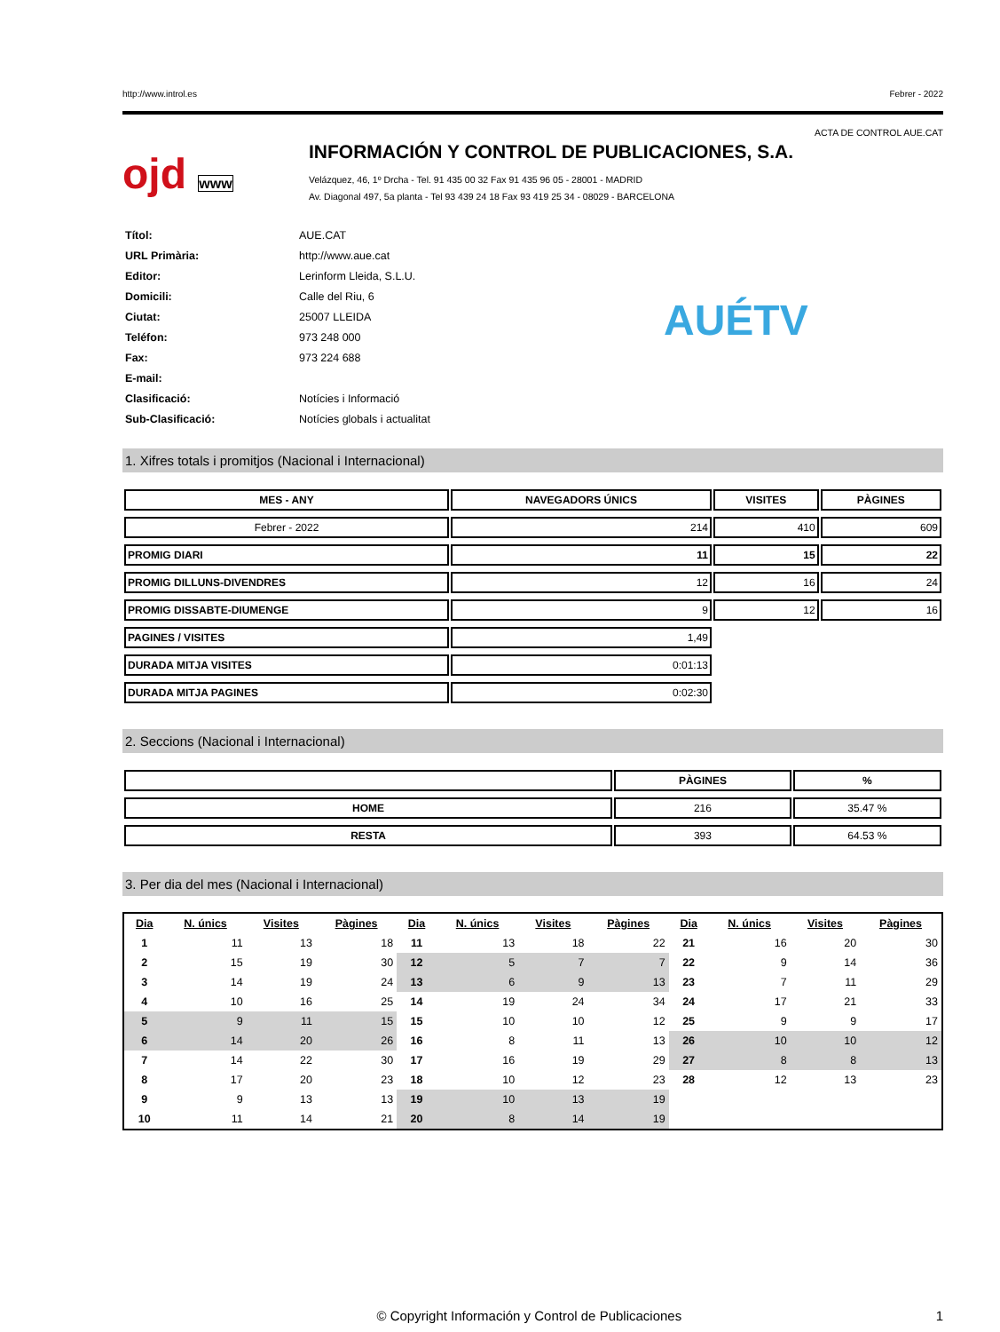http://www.introl.es Febrer - 2022
ACTA DE CONTROL AUE.CAT
ojd www
INFORMACIÓN Y CONTROL DE PUBLICACIONES, S.A.
Velázquez, 46, 1º Drcha - Tel. 91 435 00 32 Fax 91 435 96 05 - 28001 - MADRID
Av. Diagonal 497, 5a planta - Tel 93 439 24 18 Fax 93 419 25 34 - 08029 - BARCELONA
| Títol: | AUE.CAT |
| URL Primària: | http://www.aue.cat |
| Editor: | Lerinform Lleida, S.L.U. |
| Domicili: | Calle del Riu, 6 |
| Ciutat: | 25007 LLEIDA |
| Teléfon: | 973 248 000 |
| Fax: | 973 224 688 |
| E-mail: | |
| Clasificació: | Notícies i Informació |
| Sub-Clasificació: | Notícies globals i actualitat |
AUÉTV
1. Xifres totals i promitjos (Nacional i Internacional)
| MES - ANY | NAVEGADORS ÚNICS | VISITES | PÀGINES |
| --- | --- | --- | --- |
| Febrer - 2022 | 214 | 410 | 609 |
| PROMIG DIARI | 11 | 15 | 22 |
| PROMIG DILLUNS-DIVENDRES | 12 | 16 | 24 |
| PROMIG DISSABTE-DIUMENGE | 9 | 12 | 16 |
| PAGINES / VISITES | 1,49 | | |
| DURADA MITJA VISITES | 0:01:13 | | |
| DURADA MITJA PAGINES | 0:02:30 | | |
2. Seccions (Nacional i Internacional)
| | PÀGINES | % |
| --- | --- | --- |
| HOME | 216 | 35.47 % |
| RESTA | 393 | 64.53 % |
3. Per dia del mes (Nacional i Internacional)
| Dia | N. únics | Visites | Pàgines | Dia | N. únics | Visites | Pàgines | Dia | N. únics | Visites | Pàgines |
| --- | --- | --- | --- | --- | --- | --- | --- | --- | --- | --- | --- |
| 1 | 11 | 13 | 18 | 11 | 13 | 18 | 22 | 21 | 16 | 20 | 30 |
| 2 | 15 | 19 | 30 | 12 | 5 | 7 | 7 | 22 | 9 | 14 | 36 |
| 3 | 14 | 19 | 24 | 13 | 6 | 9 | 13 | 23 | 7 | 11 | 29 |
| 4 | 10 | 16 | 25 | 14 | 19 | 24 | 34 | 24 | 17 | 21 | 33 |
| 5 | 9 | 11 | 15 | 15 | 10 | 10 | 12 | 25 | 9 | 9 | 17 |
| 6 | 14 | 20 | 26 | 16 | 8 | 11 | 13 | 26 | 10 | 10 | 12 |
| 7 | 14 | 22 | 30 | 17 | 16 | 19 | 29 | 27 | 8 | 8 | 13 |
| 8 | 17 | 20 | 23 | 18 | 10 | 12 | 23 | 28 | 12 | 13 | 23 |
| 9 | 9 | 13 | 13 | 19 | 10 | 13 | 19 | | | | |
| 10 | 11 | 14 | 21 | 20 | 8 | 14 | 19 | | | | |
© Copyright Información y Control de Publicaciones 1